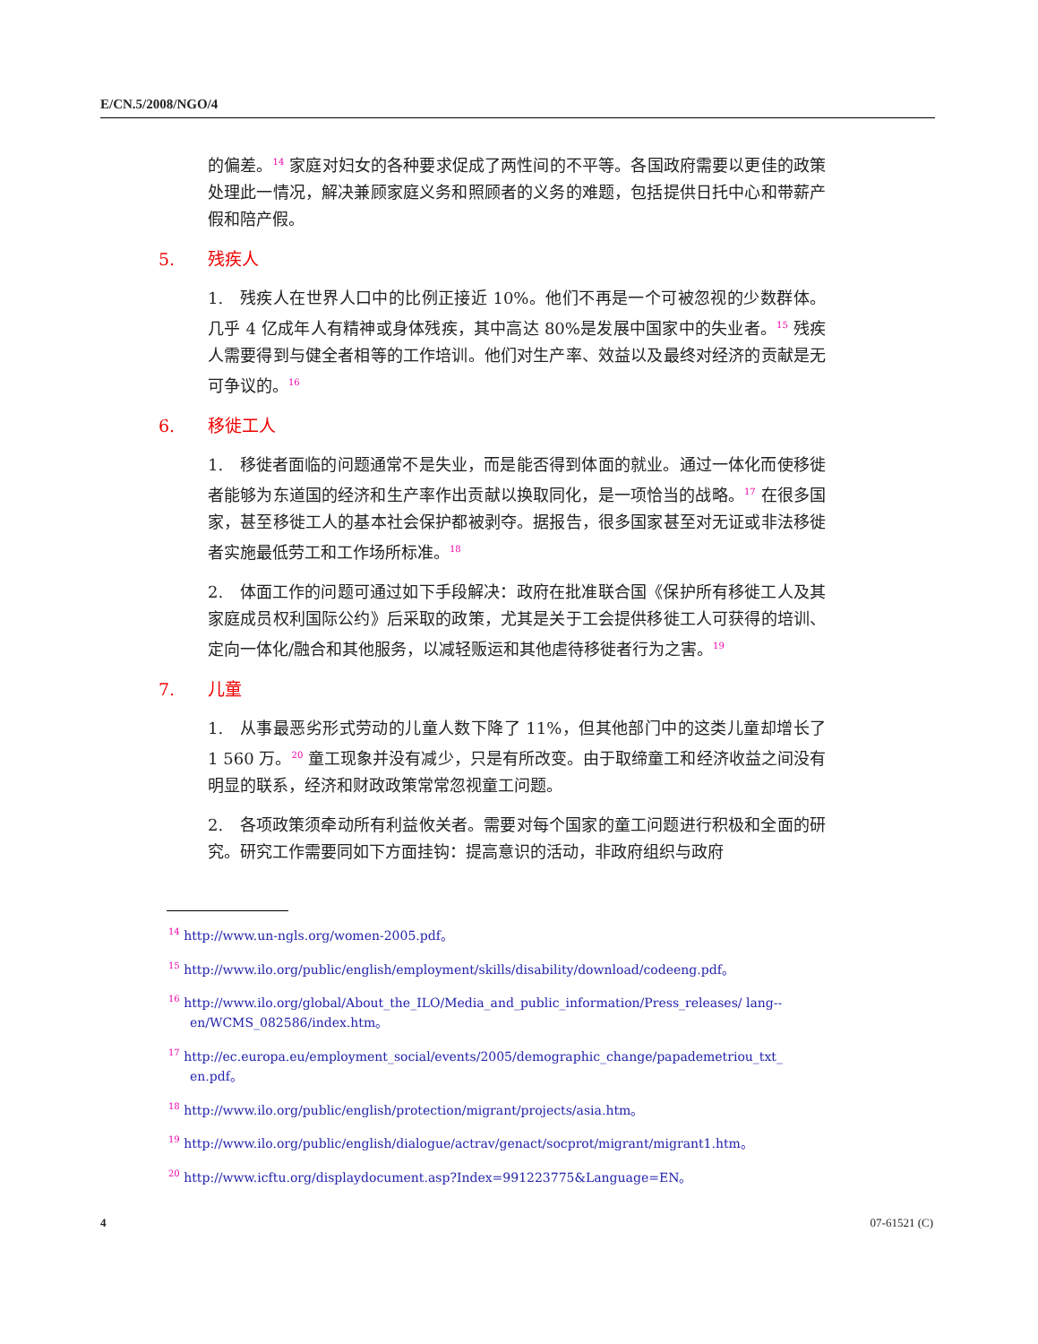E/CN.5/2008/NGO/4
的偏差。<sup>14</sup> 家庭对妇女的各种要求促成了两性间的不平等。各国政府需要以更佳的政策处理此一情况，解决兼顾家庭义务和照顾者的义务的难题，包括提供日托中心和带薪产假和陪产假。
5. 残疾人
1.　残疾人在世界人口中的比例正接近 10%。他们不再是一个可被忽视的少数群体。几乎 4 亿成年人有精神或身体残疾，其中高达 80%是发展中国家中的失业者。<sup>15</sup> 残疾人需要得到与健全者相等的工作培训。他们对生产率、效益以及最终对经济的贡献是无可争议的。<sup>16</sup>
6. 移徙工人
1.　移徙者面临的问题通常不是失业，而是能否得到体面的就业。通过一体化而使移徙者能够为东道国的经济和生产率作出贡献以换取同化，是一项恰当的战略。<sup>17</sup> 在很多国家，甚至移徙工人的基本社会保护都被剥夺。据报告，很多国家甚至对无证或非法移徙者实施最低劳工和工作场所标准。<sup>18</sup>
2.　体面工作的问题可通过如下手段解决：政府在批准联合国《保护所有移徙工人及其家庭成员权利国际公约》后采取的政策，尤其是关于工会提供移徙工人可获得的培训、定向一体化/融合和其他服务，以减轻贩运和其他虐待移徙者行为之害。<sup>19</sup>
7. 儿童
1.　从事最恶劣形式劳动的儿童人数下降了 11%，但其他部门中的这类儿童却增长了 1 560 万。<sup>20</sup> 童工现象并没有减少，只是有所改变。由于取缔童工和经济收益之间没有明显的联系，经济和财政政策常常忽视童工问题。
2.　各项政策须牵动所有利益攸关者。需要对每个国家的童工问题进行积极和全面的研究。研究工作需要同如下方面挂钩：提高意识的活动，非政府组织与政府
<sup>14</sup> http://www.un-ngls.org/women-2005.pdf。
<sup>15</sup> http://www.ilo.org/public/english/employment/skills/disability/download/codeeng.pdf。
<sup>16</sup> http://www.ilo.org/global/About_the_ILO/Media_and_public_information/Press_releases/ lang--en/WCMS_082586/index.htm。
<sup>17</sup> http://ec.europa.eu/employment_social/events/2005/demographic_change/papademetriou_txt_ en.pdf。
<sup>18</sup> http://www.ilo.org/public/english/protection/migrant/projects/asia.htm。
<sup>19</sup> http://www.ilo.org/public/english/dialogue/actrav/genact/socprot/migrant/migrant1.htm。
<sup>20</sup> http://www.icftu.org/displaydocument.asp?Index=991223775&Language=EN。
4 07-61521 (C)